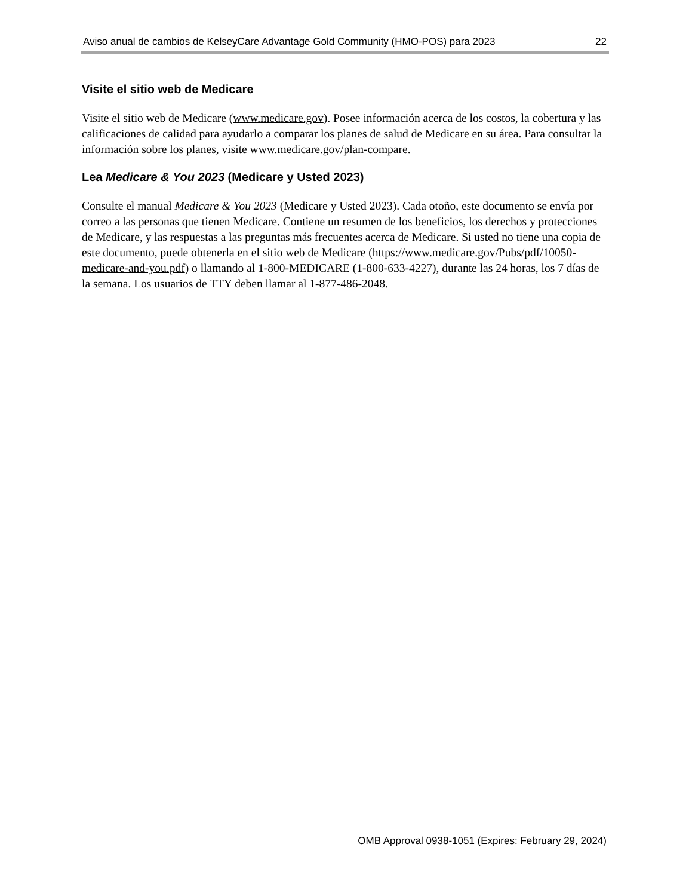Aviso anual de cambios de KelseyCare Advantage Gold Community (HMO-POS) para 2023 22
Visite el sitio web de Medicare
Visite el sitio web de Medicare (www.medicare.gov). Posee información acerca de los costos, la cobertura y las calificaciones de calidad para ayudarlo a comparar los planes de salud de Medicare en su área. Para consultar la información sobre los planes, visite www.medicare.gov/plan-compare.
Lea Medicare & You 2023 (Medicare y Usted 2023)
Consulte el manual Medicare & You 2023 (Medicare y Usted 2023). Cada otoño, este documento se envía por correo a las personas que tienen Medicare. Contiene un resumen de los beneficios, los derechos y protecciones de Medicare, y las respuestas a las preguntas más frecuentes acerca de Medicare. Si usted no tiene una copia de este documento, puede obtenerla en el sitio web de Medicare (https://www.medicare.gov/Pubs/pdf/10050-medicare-and-you.pdf) o llamando al 1-800-MEDICARE (1-800-633-4227), durante las 24 horas, los 7 días de la semana. Los usuarios de TTY deben llamar al 1-877-486-2048.
OMB Approval 0938-1051 (Expires: February 29, 2024)